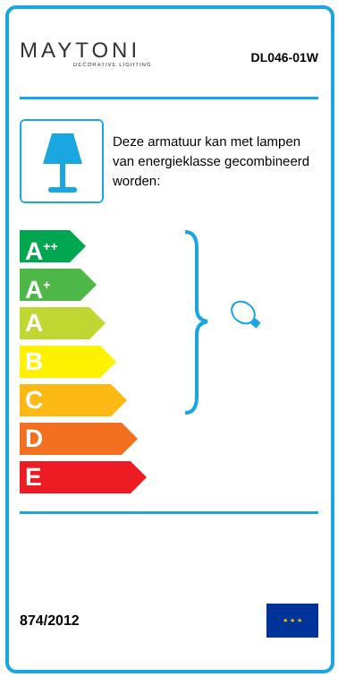MAYTONI
DECORATIVE LIGHTING
DL046-01W
Deze armatuur kan met lampen van energieklasse gecombineerd worden:
A<sup>++</sup>
A<sup>+</sup>
A
B
C
D
E
874/2012
★ ★ ★